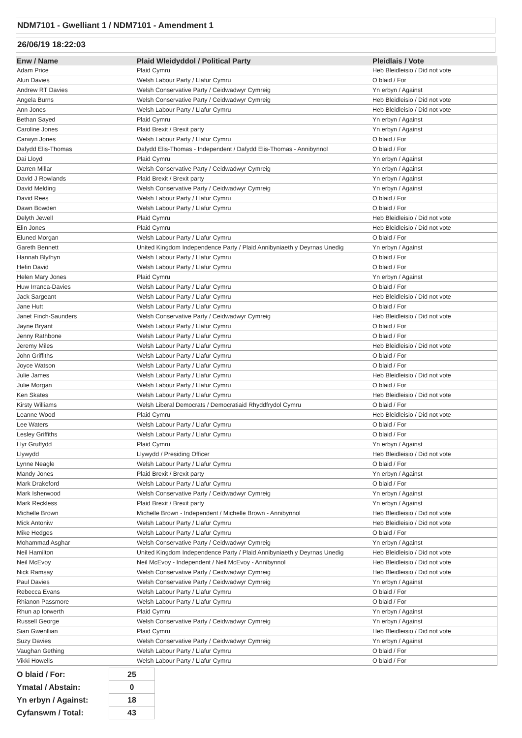NDM7101 - Gwelliant 1 / NDM7101 - Amendment 1
26/06/19 18:22:03
| Enw / Name | Plaid Wleidyddol / Political Party | Pleidlais / Vote |
| --- | --- | --- |
| Adam Price | Plaid Cymru | Heb Bleidleisio / Did not vote |
| Alun Davies | Welsh Labour Party / Llafur Cymru | O blaid / For |
| Andrew RT Davies | Welsh Conservative Party / Ceidwadwyr Cymreig | Yn erbyn / Against |
| Angela Burns | Welsh Conservative Party / Ceidwadwyr Cymreig | Heb Bleidleisio / Did not vote |
| Ann Jones | Welsh Labour Party / Llafur Cymru | Heb Bleidleisio / Did not vote |
| Bethan Sayed | Plaid Cymru | Yn erbyn / Against |
| Caroline Jones | Plaid Brexit / Brexit party | Yn erbyn / Against |
| Carwyn Jones | Welsh Labour Party / Llafur Cymru | O blaid / For |
| Dafydd Elis-Thomas | Dafydd Elis-Thomas - Independent / Dafydd Elis-Thomas - Annibynnol | O blaid / For |
| Dai Lloyd | Plaid Cymru | Yn erbyn / Against |
| Darren Millar | Welsh Conservative Party / Ceidwadwyr Cymreig | Yn erbyn / Against |
| David J Rowlands | Plaid Brexit / Brexit party | Yn erbyn / Against |
| David Melding | Welsh Conservative Party / Ceidwadwyr Cymreig | Yn erbyn / Against |
| David Rees | Welsh Labour Party / Llafur Cymru | O blaid / For |
| Dawn Bowden | Welsh Labour Party / Llafur Cymru | O blaid / For |
| Delyth Jewell | Plaid Cymru | Heb Bleidleisio / Did not vote |
| Elin Jones | Plaid Cymru | Heb Bleidleisio / Did not vote |
| Eluned Morgan | Welsh Labour Party / Llafur Cymru | O blaid / For |
| Gareth Bennett | United Kingdom Independence Party / Plaid Annibyniaeth y Deyrnas Unedig | Yn erbyn / Against |
| Hannah Blythyn | Welsh Labour Party / Llafur Cymru | O blaid / For |
| Hefin David | Welsh Labour Party / Llafur Cymru | O blaid / For |
| Helen Mary Jones | Plaid Cymru | Yn erbyn / Against |
| Huw Irranca-Davies | Welsh Labour Party / Llafur Cymru | O blaid / For |
| Jack Sargeant | Welsh Labour Party / Llafur Cymru | Heb Bleidleisio / Did not vote |
| Jane Hutt | Welsh Labour Party / Llafur Cymru | O blaid / For |
| Janet Finch-Saunders | Welsh Conservative Party / Ceidwadwyr Cymreig | Heb Bleidleisio / Did not vote |
| Jayne Bryant | Welsh Labour Party / Llafur Cymru | O blaid / For |
| Jenny Rathbone | Welsh Labour Party / Llafur Cymru | O blaid / For |
| Jeremy Miles | Welsh Labour Party / Llafur Cymru | Heb Bleidleisio / Did not vote |
| John Griffiths | Welsh Labour Party / Llafur Cymru | O blaid / For |
| Joyce Watson | Welsh Labour Party / Llafur Cymru | O blaid / For |
| Julie James | Welsh Labour Party / Llafur Cymru | Heb Bleidleisio / Did not vote |
| Julie Morgan | Welsh Labour Party / Llafur Cymru | O blaid / For |
| Ken Skates | Welsh Labour Party / Llafur Cymru | Heb Bleidleisio / Did not vote |
| Kirsty Williams | Welsh Liberal Democrats / Democratiaid Rhyddfrydol Cymru | O blaid / For |
| Leanne Wood | Plaid Cymru | Heb Bleidleisio / Did not vote |
| Lee Waters | Welsh Labour Party / Llafur Cymru | O blaid / For |
| Lesley Griffiths | Welsh Labour Party / Llafur Cymru | O blaid / For |
| Llyr Gruffydd | Plaid Cymru | Yn erbyn / Against |
| Llywydd | Llywydd / Presiding Officer | Heb Bleidleisio / Did not vote |
| Lynne Neagle | Welsh Labour Party / Llafur Cymru | O blaid / For |
| Mandy Jones | Plaid Brexit / Brexit party | Yn erbyn / Against |
| Mark Drakeford | Welsh Labour Party / Llafur Cymru | O blaid / For |
| Mark Isherwood | Welsh Conservative Party / Ceidwadwyr Cymreig | Yn erbyn / Against |
| Mark Reckless | Plaid Brexit / Brexit party | Yn erbyn / Against |
| Michelle Brown | Michelle Brown - Independent / Michelle Brown - Annibynnol | Heb Bleidleisio / Did not vote |
| Mick Antoniw | Welsh Labour Party / Llafur Cymru | Heb Bleidleisio / Did not vote |
| Mike Hedges | Welsh Labour Party / Llafur Cymru | O blaid / For |
| Mohammad Asghar | Welsh Conservative Party / Ceidwadwyr Cymreig | Yn erbyn / Against |
| Neil Hamilton | United Kingdom Independence Party / Plaid Annibyniaeth y Deyrnas Unedig | Heb Bleidleisio / Did not vote |
| Neil McEvoy | Neil McEvoy - Independent / Neil McEvoy - Annibynnol | Heb Bleidleisio / Did not vote |
| Nick Ramsay | Welsh Conservative Party / Ceidwadwyr Cymreig | Heb Bleidleisio / Did not vote |
| Paul Davies | Welsh Conservative Party / Ceidwadwyr Cymreig | Yn erbyn / Against |
| Rebecca Evans | Welsh Labour Party / Llafur Cymru | O blaid / For |
| Rhianon Passmore | Welsh Labour Party / Llafur Cymru | O blaid / For |
| Rhun ap Iorwerth | Plaid Cymru | Yn erbyn / Against |
| Russell George | Welsh Conservative Party / Ceidwadwyr Cymreig | Yn erbyn / Against |
| Sian Gwenllian | Plaid Cymru | Heb Bleidleisio / Did not vote |
| Suzy Davies | Welsh Conservative Party / Ceidwadwyr Cymreig | Yn erbyn / Against |
| Vaughan Gething | Welsh Labour Party / Llafur Cymru | O blaid / For |
| Vikki Howells | Welsh Labour Party / Llafur Cymru | O blaid / For |
| O blaid / For: | 25 |
| Ymatal / Abstain: | 0 |
| Yn erbyn / Against: | 18 |
| Cyfanswm / Total: | 43 |